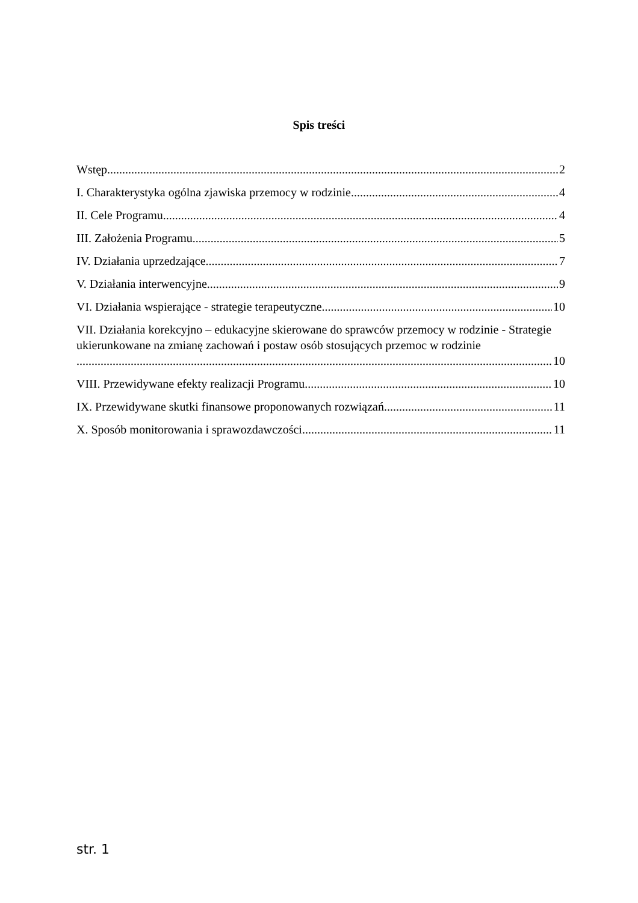Spis treści
Wstęp 2
I. Charakterystyka ogólna zjawiska przemocy w rodzinie. 4
II. Cele Programu 4
III. Założenia Programu 5
IV. Działania uprzedzające 7
V. Działania interwencyjne 9
VI. Działania wspierające - strategie terapeutyczne 10
VII. Działania korekcyjno – edukacyjne skierowane do sprawców przemocy w rodzinie - Strategie ukierunkowane na zmianę zachowań i postaw osób stosujących przemoc w rodzinie
10
VIII. Przewidywane efekty realizacji Programu 10
IX. Przewidywane skutki finansowe proponowanych rozwiązań 11
X. Sposób monitorowania i sprawozdawczości 11
str. 1